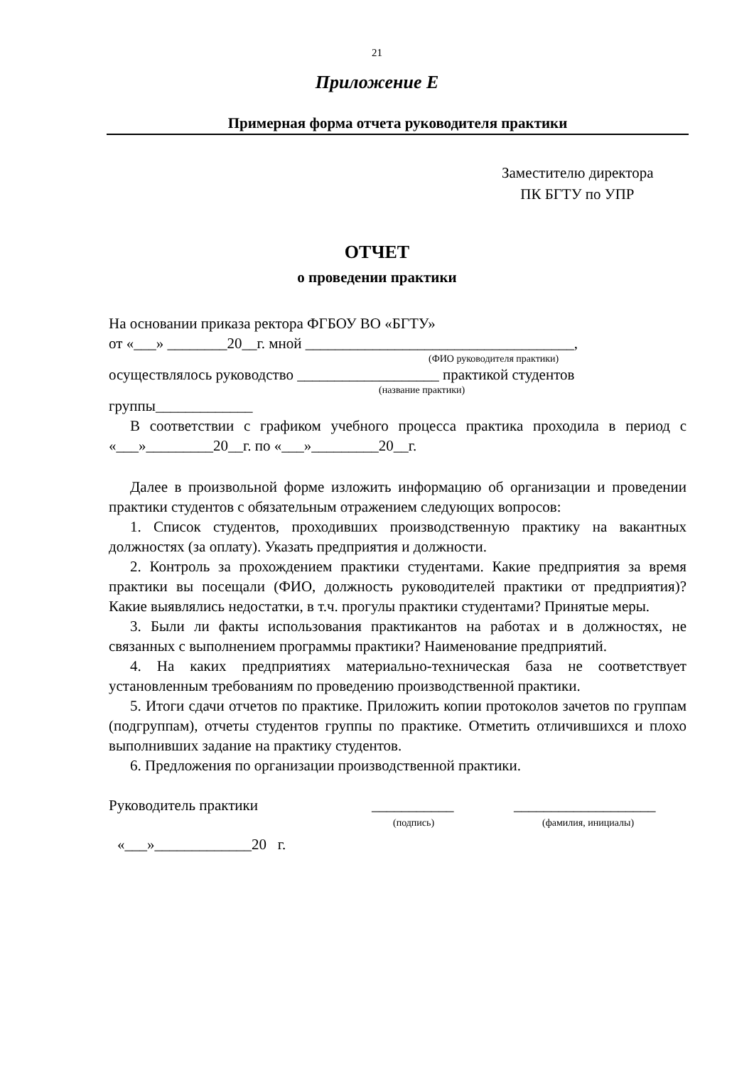21
Приложение Е
Примерная форма отчета руководителя практики
Заместителю директора
ПК БГТУ по УПР
ОТЧЕТ
о проведении практики
На основании приказа ректора ФГБОУ ВО «БГТУ»
от «___» ________20__г. мной ____________________________________,
(ФИО руководителя практики)
осуществлялось руководство ___________________ практикой студентов
(название практики)
группы_____________
В соответствии с графиком учебного процесса практика проходила в период с «___»_________20__г. по «___»_________20__г.
Далее в произвольной форме изложить информацию об организации и проведении практики студентов с обязательным отражением следующих вопросов:
1. Список студентов, проходивших производственную практику на вакантных должностях (за оплату). Указать предприятия и должности.
2. Контроль за прохождением практики студентами. Какие предприятия за время практики вы посещали (ФИО, должность руководителей практики от предприятия)? Какие выявлялись недостатки, в т.ч. прогулы практики студентами? Принятые меры.
3. Были ли факты использования практикантов на работах и в должностях, не связанных с выполнением программы практики? Наименование предприятий.
4. На каких предприятиях материально-техническая база не соответствует установленным требованиям по проведению производственной практики.
5. Итоги сдачи отчетов по практике. Приложить копии протоколов зачетов по группам (подгруппам), отчеты студентов группы по практике. Отметить отличившихся и плохо выполнивших задание на практику студентов.
6. Предложения по организации производственной практики.
Руководитель практики ___________ ___________________
(подпись) (фамилия, инициалы)
«___»_____________20 г.